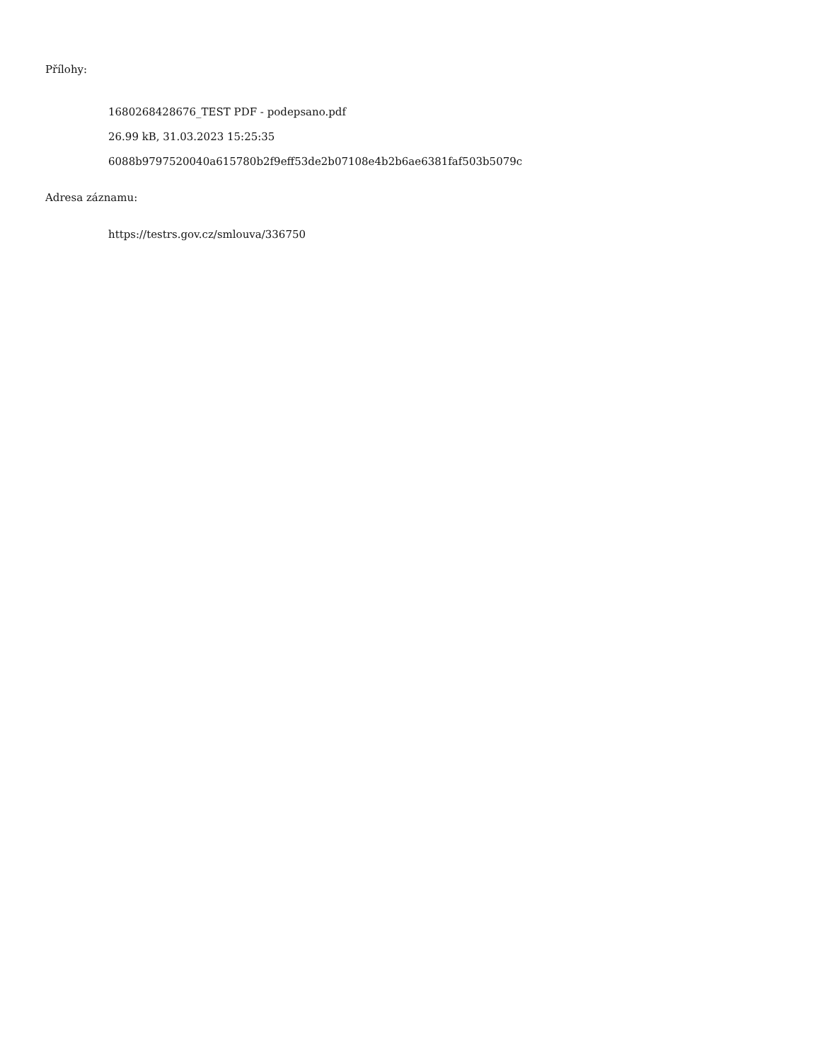Přílohy:
1680268428676_TEST PDF - podepsano.pdf
26.99 kB, 31.03.2023 15:25:35
6088b9797520040a615780b2f9eff53de2b07108e4b2b6ae6381faf503b5079c
Adresa záznamu:
https://testrs.gov.cz/smlouva/336750